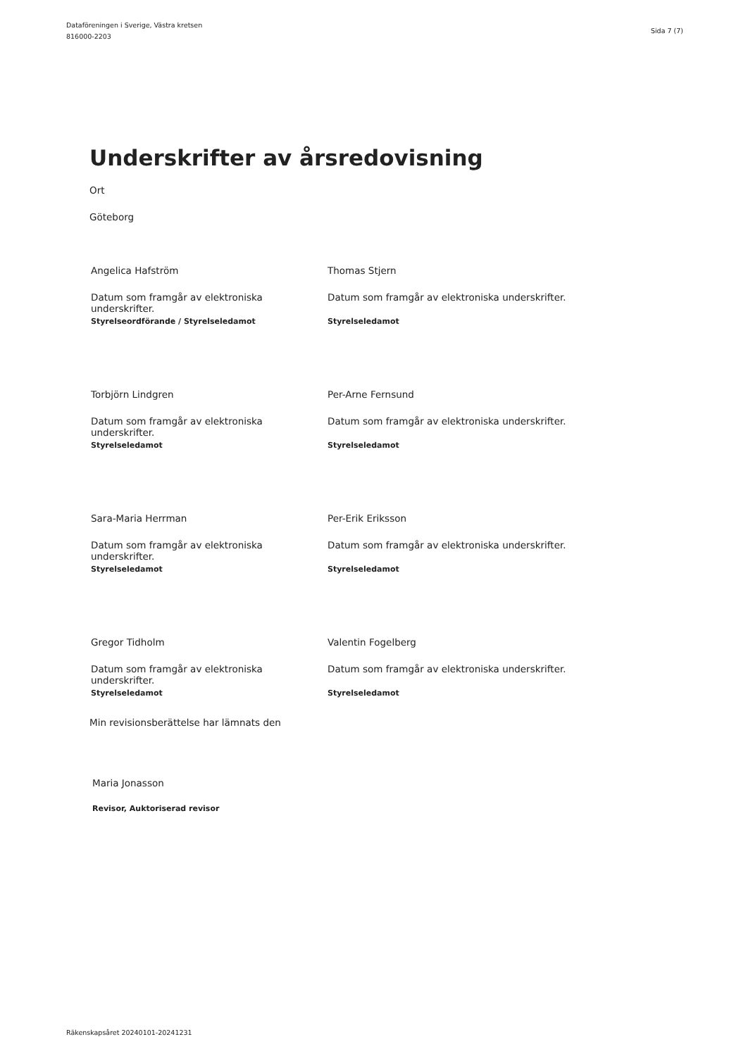Dataföreningen i Sverige, Västra kretsen
816000-2203
Sida 7 (7)
Underskrifter av årsredovisning
Ort
Göteborg
| Angelica Hafström | Thomas Stjern |
| Datum som framgår av elektroniska underskrifter. | Datum som framgår av elektroniska underskrifter. |
| Styrelseordförande / Styrelseledamot | Styrelseledamot |
| Torbjörn Lindgren | Per-Arne Fernsund |
| Datum som framgår av elektroniska underskrifter. | Datum som framgår av elektroniska underskrifter. |
| Styrelseledamot | Styrelseledamot |
| Sara-Maria Herrman | Per-Erik Eriksson |
| Datum som framgår av elektroniska underskrifter. | Datum som framgår av elektroniska underskrifter. |
| Styrelseledamot | Styrelseledamot |
| Gregor Tidholm | Valentin Fogelberg |
| Datum som framgår av elektroniska underskrifter. | Datum som framgår av elektroniska underskrifter. |
| Styrelseledamot | Styrelseledamot |
Min revisionsberättelse har lämnats den
Maria Jonasson
Revisor, Auktoriserad revisor
Räkenskapsåret 20240101-20241231